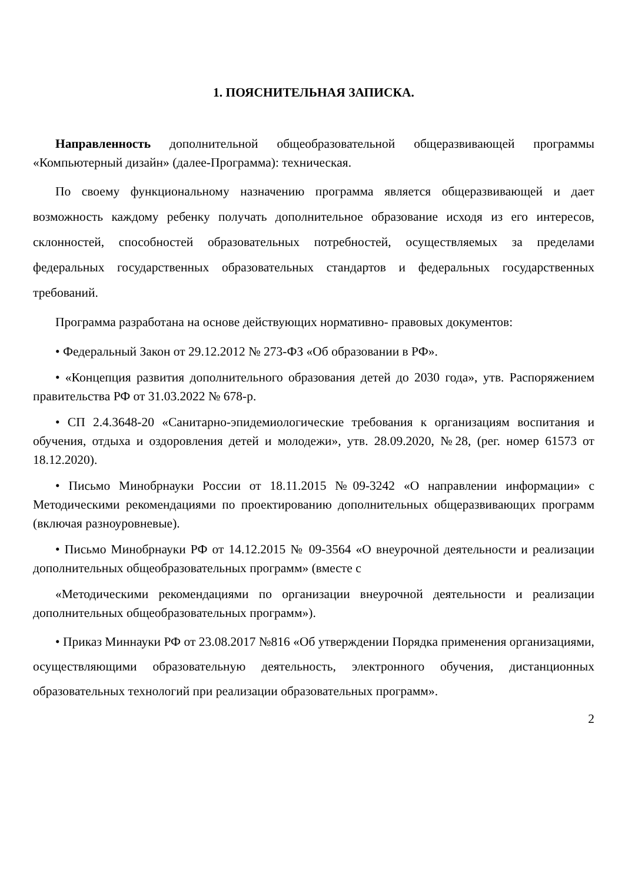1. ПОЯСНИТЕЛЬНАЯ ЗАПИСКА.
Направленность дополнительной общеобразовательной общеразвивающей программы «Компьютерный дизайн» (далее-Программа): техническая.
По своему функциональному назначению программа является общеразвивающей и дает возможность каждому ребенку получать дополнительное образование исходя из его интересов, склонностей, способностей образовательных потребностей, осуществляемых за пределами федеральных государственных образовательных стандартов и федеральных государственных требований.
Программа разработана на основе действующих нормативно- правовых документов:
• Федеральный Закон от 29.12.2012 № 273-ФЗ «Об образовании в РФ».
• «Концепция развития дополнительного образования детей до 2030 года», утв. Распоряжением правительства РФ от 31.03.2022 № 678-р.
• СП 2.4.3648-20 «Санитарно-эпидемиологические требования к организациям воспитания и обучения, отдыха и оздоровления детей и молодежи», утв. 28.09.2020, №28, (рег. номер 61573 от 18.12.2020).
• Письмо Минобрнауки России от 18.11.2015 №09-3242 «О направлении информации» с Методическими рекомендациями по проектированию дополнительных общеразвивающих программ (включая разноуровневые).
• Письмо Минобрнауки РФ от 14.12.2015 № 09-3564 «О внеурочной деятельности и реализации дополнительных общеобразовательных программ» (вместе с
«Методическими рекомендациями по организации внеурочной деятельности и реализации дополнительных общеобразовательных программ»).
• Приказ Миннауки РФ от 23.08.2017 №816 «Об утверждении Порядка применения организациями, осуществляющими образовательную деятельность, электронного обучения, дистанционных образовательных технологий при реализации образовательных программ».
2